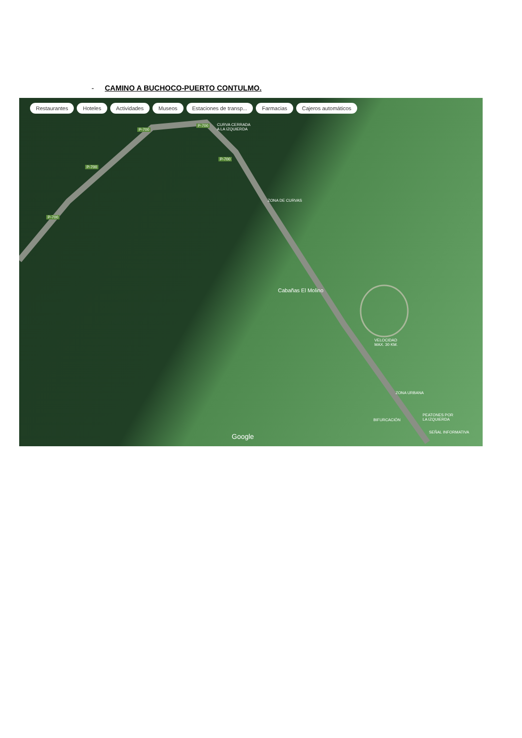- CAMINO A BUCHOCO-PUERTO CONTULMO.
Restaurantes Hoteles Actividades Museos Estaciones de transp... Farmacias Cajeros automáticos
P-700
P-700
P-700
P-700
P-700
CURVA CERRADA
A LA IZQUIERDA
ZONA DE CURVAS
Cabañas El Molino
VELOCIDAD
MAX. 30 KM.
ZONA URBANA
BIFURCACIÓN
PEATONES POR
LA IZQUIERDA
SEÑAL INFORMATIVA
Google